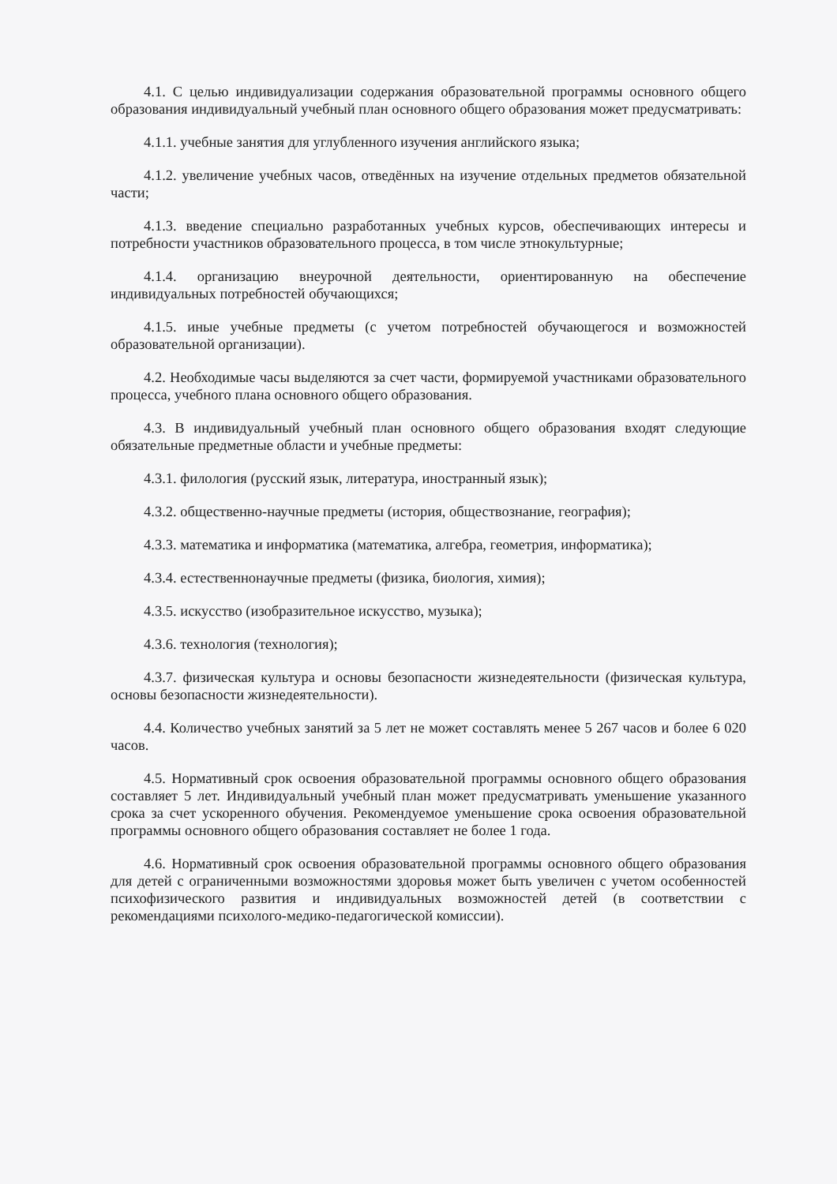4.1. С целью индивидуализации содержания образовательной программы основного общего образования индивидуальный учебный план основного общего образования может предусматривать:
4.1.1. учебные занятия для углубленного изучения английского языка;
4.1.2. увеличение учебных часов, отведённых на изучение отдельных предметов обязательной части;
4.1.3. введение специально разработанных учебных курсов, обеспечивающих интересы и потребности участников образовательного процесса, в том числе этнокультурные;
4.1.4. организацию внеурочной деятельности, ориентированную на обеспечение индивидуальных потребностей обучающихся;
4.1.5. иные учебные предметы (с учетом потребностей обучающегося и возможностей образовательной организации).
4.2. Необходимые часы выделяются за счет части, формируемой участниками образовательного процесса, учебного плана основного общего образования.
4.3. В индивидуальный учебный план основного общего образования входят следующие обязательные предметные области и учебные предметы:
4.3.1. филология (русский язык, литература, иностранный язык);
4.3.2. общественно-научные предметы (история, обществознание, география);
4.3.3. математика и информатика (математика, алгебра, геометрия, информатика);
4.3.4. естественнонаучные предметы (физика, биология, химия);
4.3.5. искусство (изобразительное искусство, музыка);
4.3.6. технология (технология);
4.3.7. физическая культура и основы безопасности жизнедеятельности (физическая культура, основы безопасности жизнедеятельности).
4.4. Количество учебных занятий за 5 лет не может составлять менее 5 267 часов и более 6 020 часов.
4.5. Нормативный срок освоения образовательной программы основного общего образования составляет 5 лет. Индивидуальный учебный план может предусматривать уменьшение указанного срока за счет ускоренного обучения. Рекомендуемое уменьшение срока освоения образовательной программы основного общего образования составляет не более 1 года.
4.6. Нормативный срок освоения образовательной программы основного общего образования для детей с ограниченными возможностями здоровья может быть увеличен с учетом особенностей психофизического развития и индивидуальных возможностей детей (в соответствии с рекомендациями психолого-медико-педагогической комиссии).